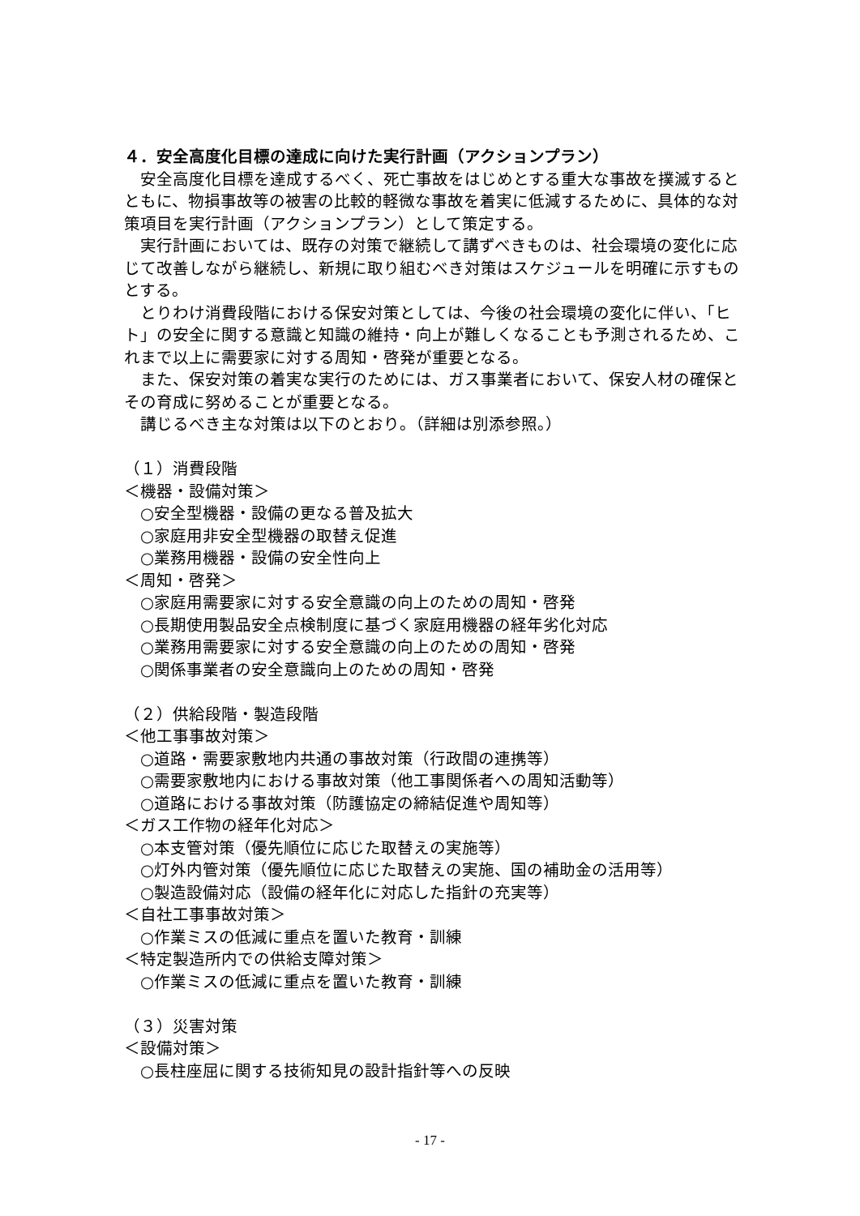４．安全高度化目標の達成に向けた実行計画（アクションプラン）
安全高度化目標を達成するべく、死亡事故をはじめとする重大な事故を撲滅するとともに、物損事故等の被害の比較的軽微な事故を着実に低減するために、具体的な対策項目を実行計画（アクションプラン）として策定する。
実行計画においては、既存の対策で継続して講ずべきものは、社会環境の変化に応じて改善しながら継続し、新規に取り組むべき対策はスケジュールを明確に示すものとする。
とりわけ消費段階における保安対策としては、今後の社会環境の変化に伴い、「ヒト」の安全に関する意識と知識の維持・向上が難しくなることも予測されるため、これまで以上に需要家に対する周知・啓発が重要となる。
また、保安対策の着実な実行のためには、ガス事業者において、保安人材の確保とその育成に努めることが重要となる。
講じるべき主な対策は以下のとおり。（詳細は別添参照。）
（１）消費段階
＜機器・設備対策＞
○安全型機器・設備の更なる普及拡大
○家庭用非安全型機器の取替え促進
○業務用機器・設備の安全性向上
＜周知・啓発＞
○家庭用需要家に対する安全意識の向上のための周知・啓発
○長期使用製品安全点検制度に基づく家庭用機器の経年劣化対応
○業務用需要家に対する安全意識の向上のための周知・啓発
○関係事業者の安全意識向上のための周知・啓発
（２）供給段階・製造段階
＜他工事事故対策＞
○道路・需要家敷地内共通の事故対策（行政間の連携等）
○需要家敷地内における事故対策（他工事関係者への周知活動等）
○道路における事故対策（防護協定の締結促進や周知等）
＜ガス工作物の経年化対応＞
○本支管対策（優先順位に応じた取替えの実施等）
○灯外内管対策（優先順位に応じた取替えの実施、国の補助金の活用等）
○製造設備対応（設備の経年化に対応した指針の充実等）
＜自社工事事故対策＞
○作業ミスの低減に重点を置いた教育・訓練
＜特定製造所内での供給支障対策＞
○作業ミスの低減に重点を置いた教育・訓練
（３）災害対策
＜設備対策＞
○長柱座屈に関する技術知見の設計指針等への反映
- 17 -